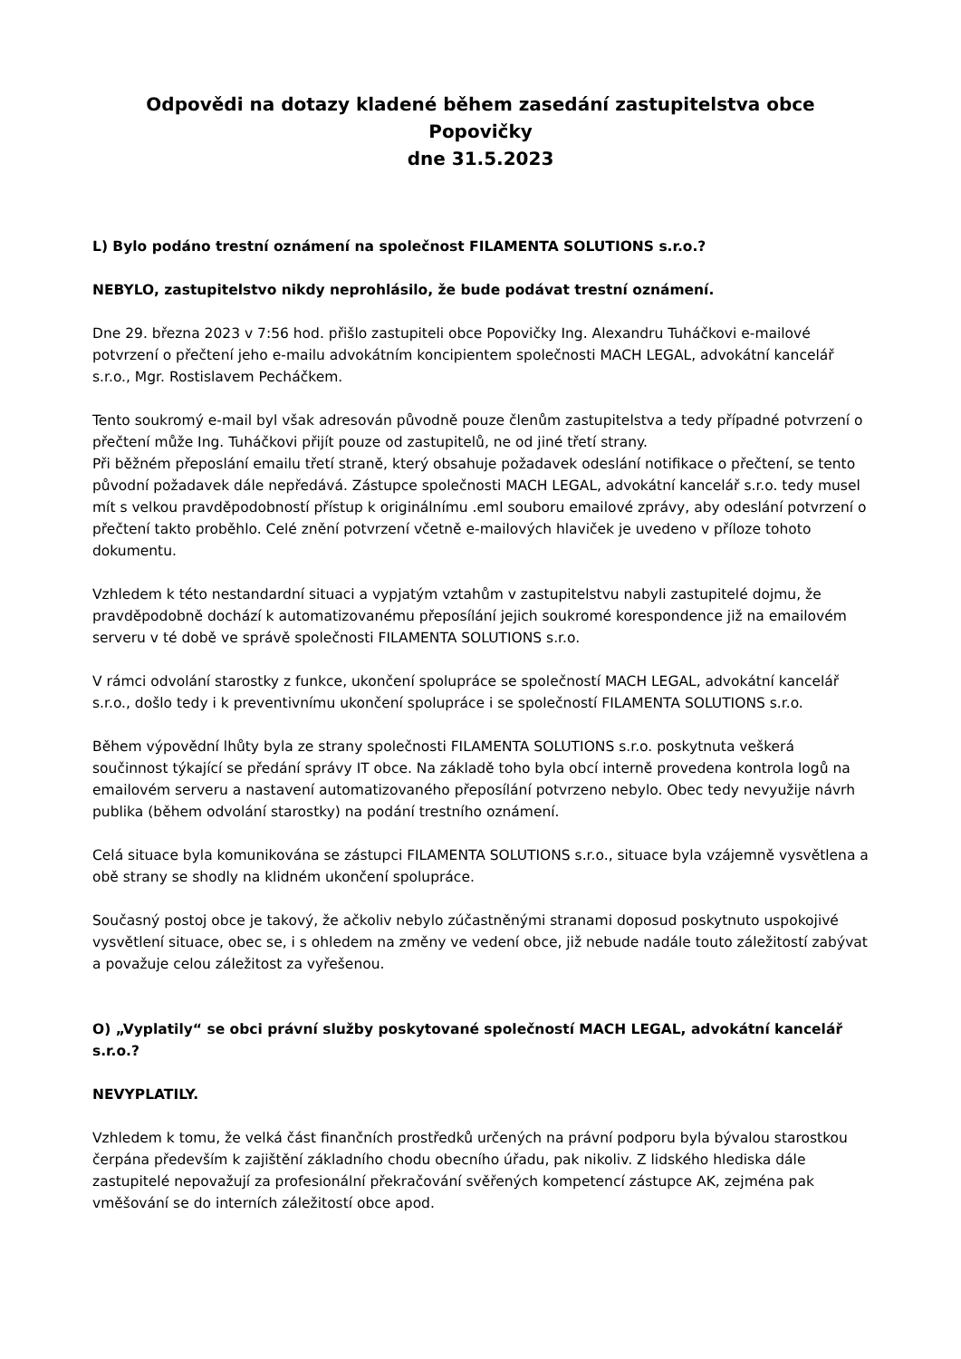Odpovědi na dotazy kladené během zasedání zastupitelstva obce Popovičky
dne 31.5.2023
L) Bylo podáno trestní oznámení na společnost FILAMENTA SOLUTIONS s.r.o.?
NEBYLO, zastupitelstvo nikdy neprohlásilo, že bude podávat trestní oznámení.
Dne 29. března 2023 v 7:56 hod. přišlo zastupiteli obce Popovičky Ing. Alexandru Tuháčkovi e-mailové potvrzení o přečtení jeho e-mailu advokátním koncipientem společnosti MACH LEGAL, advokátní kancelář s.r.o., Mgr. Rostislavem Pecháčkem.
Tento soukromý e-mail byl však adresován původně pouze členům zastupitelstva a tedy případné potvrzení o přečtení může Ing. Tuháčkovi přijít pouze od zastupitelů, ne od jiné třetí strany.
Při běžném přeposlání emailu třetí straně, který obsahuje požadavek odeslání notifikace o přečtení, se tento původní požadavek dále nepředává. Zástupce společnosti MACH LEGAL, advokátní kancelář s.r.o. tedy musel mít s velkou pravděpodobností přístup k originálnímu .eml souboru emailové zprávy, aby odeslání potvrzení o přečtení takto proběhlo. Celé znění potvrzení včetně e-mailových hlaviček je uvedeno v příloze tohoto dokumentu.
Vzhledem k této nestandardní situaci a vypjatým vztahům v zastupitelstvu nabyli zastupitelé dojmu, že pravděpodobně dochází k automatizovanému přeposílání jejich soukromé korespondence již na emailovém serveru v té době ve správě společnosti FILAMENTA SOLUTIONS s.r.o.
V rámci odvolání starostky z funkce, ukončení spolupráce se společností MACH LEGAL, advokátní kancelář s.r.o., došlo tedy i k preventivnímu ukončení spolupráce i se společností FILAMENTA SOLUTIONS s.r.o.
Během výpovědní lhůty byla ze strany společnosti FILAMENTA SOLUTIONS s.r.o. poskytnuta veškerá součinnost týkající se předání správy IT obce. Na základě toho byla obcí interně provedena kontrola logů na emailovém serveru a nastavení automatizovaného přeposílání potvrzeno nebylo. Obec tedy nevyužije návrh publika (během odvolání starostky) na podání trestního oznámení.
Celá situace byla komunikována se zástupci FILAMENTA SOLUTIONS s.r.o., situace byla vzájemně vysvětlena a obě strany se shodly na klidném ukončení spolupráce.
Současný postoj obce je takový, že ačkoliv nebylo zúčastněnými stranami doposud poskytnuto uspokojivé vysvětlení situace, obec se, i s ohledem na změny ve vedení obce, již nebude nadále touto záležitostí zabývat a považuje celou záležitost za vyřešenou.
O) „Vyplatily“ se obci právní služby poskytované společností MACH LEGAL, advokátní kancelář s.r.o.?
NEVYPLATILY.
Vzhledem k tomu, že velká část finančních prostředků určených na právní podporu byla bývalou starostkou čerpána především k zajištění základního chodu obecního úřadu, pak nikoliv. Z lidského hlediska dále zastupitelé nepovažují za profesionální překračování svěřených kompetencí zástupce AK, zejména pak vměšování se do interních záležitostí obce apod.